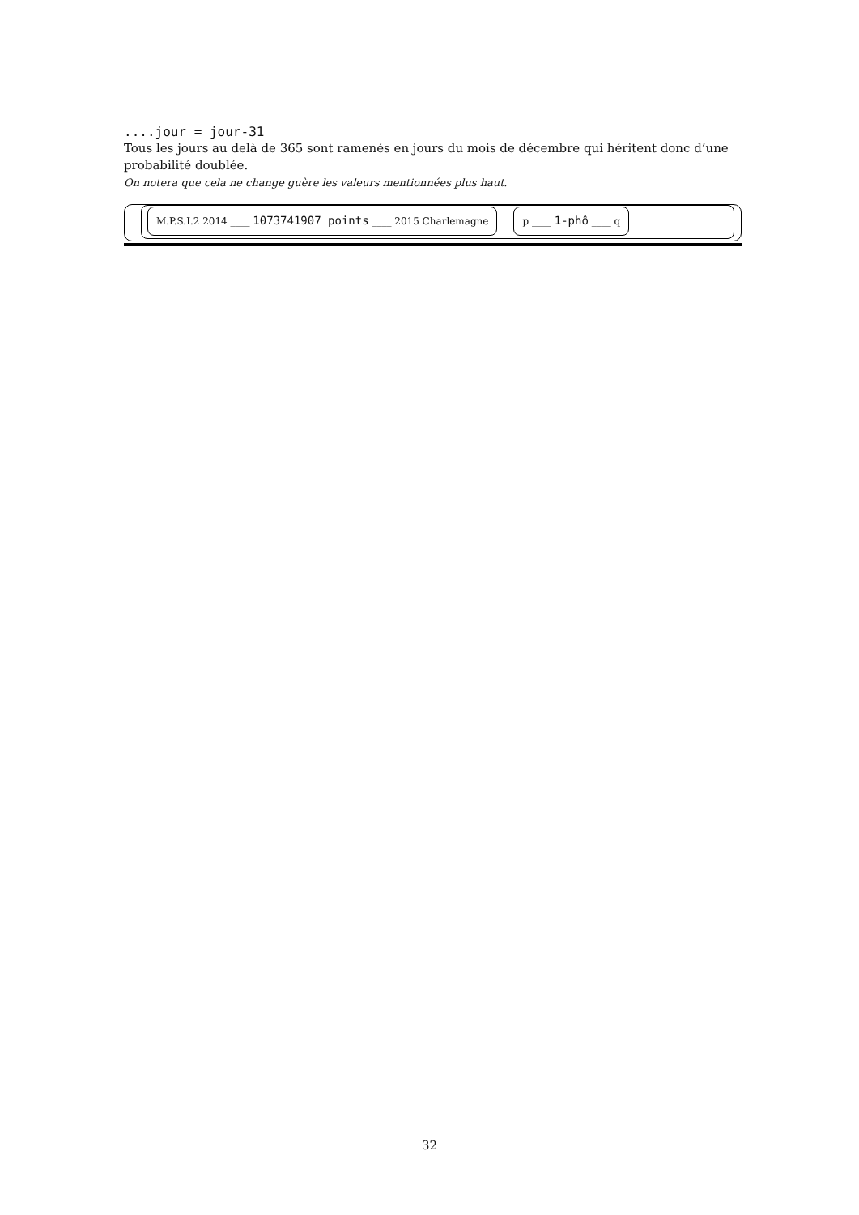....jour = jour-31
Tous les jours au delà de 365 sont ramenés en jours du mois de décembre qui héritent donc d’une probabilité doublée.
On notera que cela ne change guère les valeurs mentionnées plus haut.
M.P.S.I.2 2014 ____ 1073741907 points ____ 2015 Charlemagne p ____ 1-phô ____ q
32